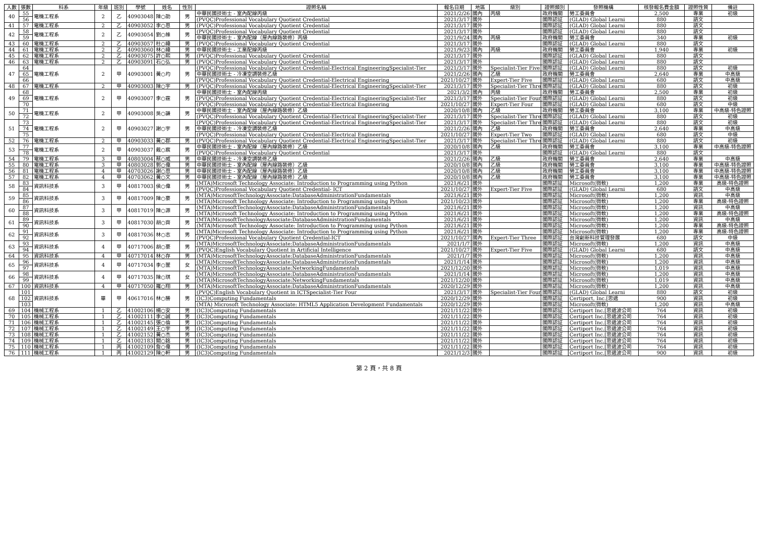| 人數 | 張數 | 科系 | 年級 | 班別 | 學號 | 姓名 | 性別 | 證照名稱 | 報名日期 | 地區 | 級別 | 證照類別 | 發照機構 | 核發報名費金額 | 證照性質 | 備註 |
| --- | --- | --- | --- | --- | --- | --- | --- | --- | --- | --- | --- | --- | --- | --- | --- | --- |
| 40 | 55 | 電機工程系 | 2 | 乙 | 40903048 | 陳○劭 | 男 | 中華民國技術士 - 室內配線丙級 | 2021/2/26 | 國內 | 丙級 | 政府機關 | 勞工委員會 | 2,500 | 專業 | 初級 |
| | 56 | | | | | | | (PVQC)Professional Vocabulary Quotient Credential | 2021/3/17 | 國外 | | 國際認証 | (GLAD) Global Learni | 880 | 語文 | |
| 41 | 57 | 電機工程系 | 2 | 乙 | 40903052 | 李○恩 | 男 | (PVQC)Professional Vocabulary Quotient Credential | 2021/3/17 | 國外 | | 國際認証 | (GLAD) Global Learni | 880 | 語文 | |
| 42 | 58 | 電機工程系 | 2 | 乙 | 40903054 | 劉○維 | 男 | (PVQC)Professional Vocabulary Quotient Credential | 2021/3/17 | 國外 | | 國際認証 | (GLAD) Global Learni | 880 | 語文 | |
| | 59 | | | | | | | 中華民國技術士 - 室內配線（屋內線路裝修）丙級 | 2021/9/24 | 國內 | 丙級 | 政府機關 | 勞工委員會 | 340 | 專業 | 初級 |
| 43 | 60 | 電機工程系 | 2 | 乙 | 40903057 | 杜○緯 | 男 | (PVQC)Professional Vocabulary Quotient Credential | 2021/3/17 | 國外 | | 國際認証 | (GLAD) Global Learni | 880 | 語文 | |
| 44 | 61 | 電機工程系 | 2 | 乙 | 40903060 | 林○緯 | 男 | 中華民國技術士 - 工業配線丙級 | 2021/9/23 | 國內 | 丙級 | 政府機關 | 勞工委員會 | 1,940 | 專業 | 初級 |
| 45 | 62 | 電機工程系 | 2 | 乙 | 40903075 | 許○熙 | 男 | (PVQC)Professional Vocabulary Quotient Credential | 2021/3/17 | 國外 | | 國際認証 | (GLAD) Global Learni | 880 | 語文 | |
| 46 | 63 | 電機工程系 | 2 | 乙 | 40903091 | 石○弘 | 男 | (PVQC)Professional Vocabulary Quotient Credential | 2021/3/17 | 國外 | | 國際認証 | (GLAD) Global Learni | 880 | 語文 | |
| 47 | 64 | 電機工程系 | 2 | 甲 | 40903001 | 黃○均 | 男 | (PVQC)Professional Vocabulary Quotient Credential-Electrical EngineeringSpecialist-Tier | 2021/3/17 | 國外 | Specialist-Tier Five | 國際認証 | (GLAD) Global Learni | 880 | 語文 | 初級 |
| | 65 | | | | | | | 中華民國技術士 - 冷凍空調裝修乙級 | 2021/2/26 | 國內 | 乙級 | 政府機關 | 勞工委員會 | 2,640 | 專業 | 中高級 |
| | 66 | | | | | | | (PVQC)Professional Vocabulary Quotient Credential-Electrical Engineering | 2021/10/27 | 國外 | Expert-Tier Five | 國際認証 | (GLAD) Global Learni | 680 | 語文 | 中高級 |
| 48 | 67 | 電機工程系 | 2 | 甲 | 40903003 | 陳○宇 | 男 | (PVQC)Professional Vocabulary Quotient Credential-Electrical EngineeringSpecialist-Tier | 2021/3/17 | 國外 | Specialist-Tier Thre | 國際認証 | (GLAD) Global Learni | 880 | 語文 | 初級 |
| 49 | 68 | 電機工程系 | 2 | 甲 | 40903007 | 李○霆 | 男 | 中華民國技術士 - 室內配線丙級 | 2021/3/2 | 國內 | 丙級 | 政府機關 | 勞工委員會 | 2,500 | 專業 | 初級 |
| | 69 | | | | | | | (PVQC)Professional Vocabulary Quotient Credential-Electrical EngineeringSpecialist-Tier | 2021/3/17 | 國外 | Specialist-Tier Four | 國際認証 | (GLAD) Global Learni | 880 | 語文 | 初級 |
| | 70 | | | | | | | (PVQC)Professional Vocabulary Quotient Credential-Electrical Engineering | 2021/10/27 | 國外 | Expert-Tier Four | 國際認証 | (GLAD) Global Learni | 680 | 語文 | 中級 |
| 50 | 71 | 電機工程系 | 2 | 甲 | 40903008 | 吳○謙 | 男 | 中華民國技術士 - 室內配線（屋內線路裝修）乙級 | 2020/10/8 | 國內 | 乙級 | 政府機關 | 勞工委員會 | 3,100 | 專業 | 中高級-特色證照 |
| | 72 | | | | | | | (PVQC)Professional Vocabulary Quotient Credential-Electrical EngineeringSpecialist-Tier | 2021/3/17 | 國外 | Specialist-Tier Thre | 國際認証 | (GLAD) Global Learni | 880 | 語文 | 初級 |
| 51 | 73 | 電機工程系 | 2 | 甲 | 40903027 | 謝○宇 | 男 | (PVQC)Professional Vocabulary Quotient Credential-Electrical EngineeringSpecialist-Tier | 2021/3/17 | 國外 | Specialist-Tier Thre | 國際認証 | (GLAD) Global Learni | 880 | 語文 | 初級 |
| | 74 | | | | | | | 中華民國技術士 - 冷凍空調裝修乙級 | 2021/2/26 | 國內 | 乙級 | 政府機關 | 勞工委員會 | 2,640 | 專業 | 中高級 |
| | 75 | | | | | | | (PVQC)Professional Vocabulary Quotient Credential-Electrical Engineering | 2021/10/27 | 國外 | Expert-Tier Two | 國際認証 | (GLAD) Global Learni | 680 | 語文 | 中級 |
| 52 | 76 | 電機工程系 | 2 | 甲 | 40903033 | 黃○郡 | 男 | (PVQC)Professional Vocabulary Quotient Credential-Electrical EngineeringSpecialist-Tier | 2021/3/17 | 國外 | Specialist-Tier Thre | 國際認証 | (GLAD) Global Learni | 880 | 語文 | 初級 |
| 53 | 77 | 電機工程系 | 2 | 甲 | 40903037 | 戴○宸 | 男 | 中華民國技術士 - 室內配線（屋內線路裝修）乙級 | 2020/10/8 | 國內 | 乙級 | 政府機關 | 勞工委員會 | 3,100 | 專業 | 中高級-特色證照 |
| | 78 | | | | | | | (PVQC)Professional Vocabulary Quotient Credential | 2021/3/17 | 國外 | | 國際認証 | (GLAD) Global Learni | 880 | 語文 | |
| 54 | 79 | 電機工程系 | 3 | 甲 | 40803004 | 蔡○威 | 男 | 中華民國技術士 - 冷凍空調裝修乙級 | 2021/2/26 | 國內 | 乙級 | 政府機關 | 勞工委員會 | 2,640 | 專業 | 中高級 |
| 55 | 80 | 電機工程系 | 3 | 甲 | 40803028 | 郭○偉 | 男 | 中華民國技術士 - 室內配線（屋內線路裝修）乙級 | 2020/10/8 | 國內 | 乙級 | 政府機關 | 勞工委員會 | 3,100 | 專業 | 中高級-特色證照 |
| 56 | 81 | 電機工程系 | 4 | 甲 | 40703026 | 謝○恩 | 男 | 中華民國技術士 - 室內配線（屋內線路裝修）乙級 | 2020/10/8 | 國內 | 乙級 | 政府機關 | 勞工委員會 | 3,100 | 專業 | 中高級-特色證照 |
| 57 | 82 | 電機工程系 | 4 | 甲 | 40703062 | 黃○文 | 男 | 中華民國技術士 - 室內配線（屋內線路裝修）乙級 | 2020/10/8 | 國內 | 乙級 | 政府機關 | 勞工委員會 | 3,100 | 專業 | 中高級-特色證照 |
| 58 | 83 | 資訊科技系 | 3 | 甲 | 40817003 | 侯○偉 | 男 | (MTA)Microsoft Technology Associate: Introduction to Programming using Python | 2021/6/21 | 國外 | | 國際認証 | Microsoft(微軟) | 1,200 | 專業 | 高級-特色證照 |
| | 84 | | | | | | | (PVQC)Professional Vocabulary Quotient Credential- ICT | 2021/10/27 | 國外 | Expert-Tier Five | 國際認証 | (GLAD) Global Learni | 680 | 語文 | 中高級 |
| 59 | 85 | 資訊科技系 | 3 | 甲 | 40817009 | 陳○豪 | 男 | (MTA)MicrosoftTechnologyAssociate:DatabaseAdministrationFundamentals | 2021/6/21 | 國外 | | 國際認証 | Microsoft(微軟) | 1,200 | 資訊 | 中高級 |
| | 86 | | | | | | | (MTA)Microsoft Technology Associate: Introduction to Programming using Python | 2021/10/23 | 國外 | | 國際認証 | Microsoft(微軟) | 1,200 | 專業 | 高級-特色證照 |
| 60 | 87 | 資訊科技系 | 3 | 甲 | 40817019 | 陳○源 | 男 | (MTA)MicrosoftTechnologyAssociate:DatabaseAdministrationFundamentals | 2021/6/21 | 國外 | | 國際認証 | Microsoft(微軟) | 1,200 | 資訊 | 中高級 |
| | 88 | | | | | | | (MTA)Microsoft Technology Associate: Introduction to Programming using Python | 2021/6/21 | 國外 | | 國際認証 | Microsoft(微軟) | 1,200 | 專業 | 高級-特色證照 |
| 61 | 89 | 資訊科技系 | 3 | 甲 | 40817030 | 胡○齊 | 男 | (MTA)MicrosoftTechnologyAssociate:DatabaseAdministrationFundamentals | 2021/6/21 | 國外 | | 國際認証 | Microsoft(微軟) | 1,200 | 資訊 | 中高級 |
| | 90 | | | | | | | (MTA)Microsoft Technology Associate: Introduction to Programming using Python | 2021/6/21 | 國外 | | 國際認証 | Microsoft(微軟) | 1,200 | 專業 | 高級-特色證照 |
| 62 | 91 | 資訊科技系 | 3 | 甲 | 40817036 | 林○志 | 男 | (MTA)Microsoft Technology Associate: Introduction to Programming using Python | 2021/6/21 | 國外 | | 國際認証 | Microsoft(微軟) | 1,200 | 專業 | 高級-特色證照 |
| | 92 | | | | | | | (PVQC)Professional Vocabulary Quotient Credential-ICT | 2021/10/27 | 國內 | Expert-Tier Three | 國際認証 | 台灣創新科技管理發展 | 680 | 語文 | 中級 |
| 63 | 93 | 資訊科技系 | 4 | 甲 | 40717006 | 胡○豪 | 男 | (MTA)MicrosoftTechnologyAssociate:DatabaseAdministrationFundamentals | 2021/1/7 | 國外 | | 國際認証 | Microsoft(微軟) | 1,200 | 資訊 | 中高級 |
| | 94 | | | | | | | (PVQC)English Vocabulary Quotient in Artificial Intelligence | 2021/10/27 | 國外 | Expert-Tier Five | 國際認証 | (GLAD) Global Learni | 680 | 語文 | 中高級 |
| 64 | 95 | 資訊科技系 | 4 | 甲 | 40717014 | 林○存 | 男 | (MTA)MicrosoftTechnologyAssociate:DatabaseAdministrationFundamentals | 2021/1/7 | 國外 | | 國際認証 | Microsoft(微軟) | 1,200 | 資訊 | 中高級 |
| 65 | 96 | 資訊科技系 | 4 | 甲 | 40717034 | 李○萱 | 女 | (MTA)MicrosoftTechnologyAssociate:DatabaseAdministrationFundamentals | 2021/1/14 | 國外 | | 國際認証 | Microsoft(微軟) | 1,200 | 資訊 | 中高級 |
| | 97 | | | | | | | (MTA)MicrosoftTechnologyAssociate:NetworkingFundamentals | 2021/12/20 | 國外 | | 國際認証 | Microsoft(微軟) | 1,019 | 資訊 | 中高級 |
| 66 | 98 | 資訊科技系 | 4 | 甲 | 40717035 | 陳○琪 | 女 | (MTA)MicrosoftTechnologyAssociate:DatabaseAdministrationFundamentals | 2021/1/14 | 國外 | | 國際認証 | Microsoft(微軟) | 1,200 | 資訊 | 中高級 |
| | 99 | | | | | | | (MTA)MicrosoftTechnologyAssociate:NetworkingFundamentals | 2021/12/20 | 國外 | | 國際認証 | Microsoft(微軟) | 1,019 | 資訊 | 中高級 |
| 67 | 100 | 資訊科技系 | 4 | 甲 | 40717050 | 羅○翔 | 男 | (MTA)MicrosoftTechnologyAssociate:DatabaseAdministrationFundamentals | 2020/12/29 | 國外 | | 國際認証 | Microsoft(微軟) | 1,200 | 資訊 | 中高級 |
| 68 | 101 | 資訊科技系 | 畢 | 甲 | 40617016 | 林○勝 | 男 | (PVQC)English Vocabulary Quotient in ICTSpecialist-Tier Four | 2021/3/17 | 國外 | Specialist-Tier Four | 國際認証 | (GLAD) Global Learni | 880 | 語文 | 初級 |
| | 102 | | | | | | | (IC3)Computing Fundamentals | 2020/12/29 | 國外 | | 國際認証 | Certiport, Inc.[思遞 | 900 | 資訊 | 初級 |
| | 103 | | | | | | | (MTA) Microsoft Technology Associate: HTML5 Application Development Fundamentals | 2020/12/29 | 國外 | | 國際認証 | Microsoft(微軟) | 1,200 | 資訊 | 中高級 |
| 69 | 104 | 機械工程系 | 1 | 乙 | 41002106 | 楊○安 | 男 | (IC3)Computing Fundamentals | 2021/11/22 | 國外 | | 國際認証 | Certiport Inc.[思遞波公司 | 764 | 資訊 | 初級 |
| 70 | 105 | 機械工程系 | 1 | 乙 | 41002111 | 李○誠 | 男 | (IC3)Computing Fundamentals | 2021/11/22 | 國外 | | 國際認証 | Certiport Inc.[思遞波公司 | 764 | 資訊 | 初級 |
| 71 | 106 | 機械工程系 | 1 | 乙 | 41002145 | 張○倫 | 男 | (IC3)Computing Fundamentals | 2021/11/22 | 國外 | | 國際認証 | Certiport Inc.[思遞波公司 | 764 | 資訊 | 初級 |
| 72 | 107 | 機械工程系 | 1 | 乙 | 41002149 | 王○宇 | 男 | (IC3)Computing Fundamentals | 2021/11/22 | 國外 | | 國際認証 | Certiport Inc.[思遞波公司 | 764 | 資訊 | 初級 |
| 73 | 108 | 機械工程系 | 1 | 乙 | 41002152 | 黃○杰 | 男 | (IC3)Computing Fundamentals | 2021/11/22 | 國外 | | 國際認証 | Certiport Inc.[思遞波公司 | 764 | 資訊 | 初級 |
| 74 | 109 | 機械工程系 | 1 | 乙 | 41002183 | 關○銘 | 男 | (IC3)Computing Fundamentals | 2021/11/22 | 國外 | | 國際認証 | Certiport Inc.[思遞波公司 | 764 | 資訊 | 初級 |
| 75 | 110 | 機械工程系 | 1 | 丙 | 41002109 | 詹○偉 | 男 | (IC3)Computing Fundamentals | 2021/11/22 | 國外 | | 國際認証 | Certiport Inc.[思遞波公司 | 764 | 資訊 | 初級 |
| 76 | 111 | 機械工程系 | 1 | 丙 | 41002129 | 陳○軒 | 男 | (IC3)Computing Fundamentals | 2021/12/3 | 國外 | | 國際認証 | Certiport Inc.[思遞波公司 | 900 | 資訊 | 初級 |
第 2 頁，共 8 頁